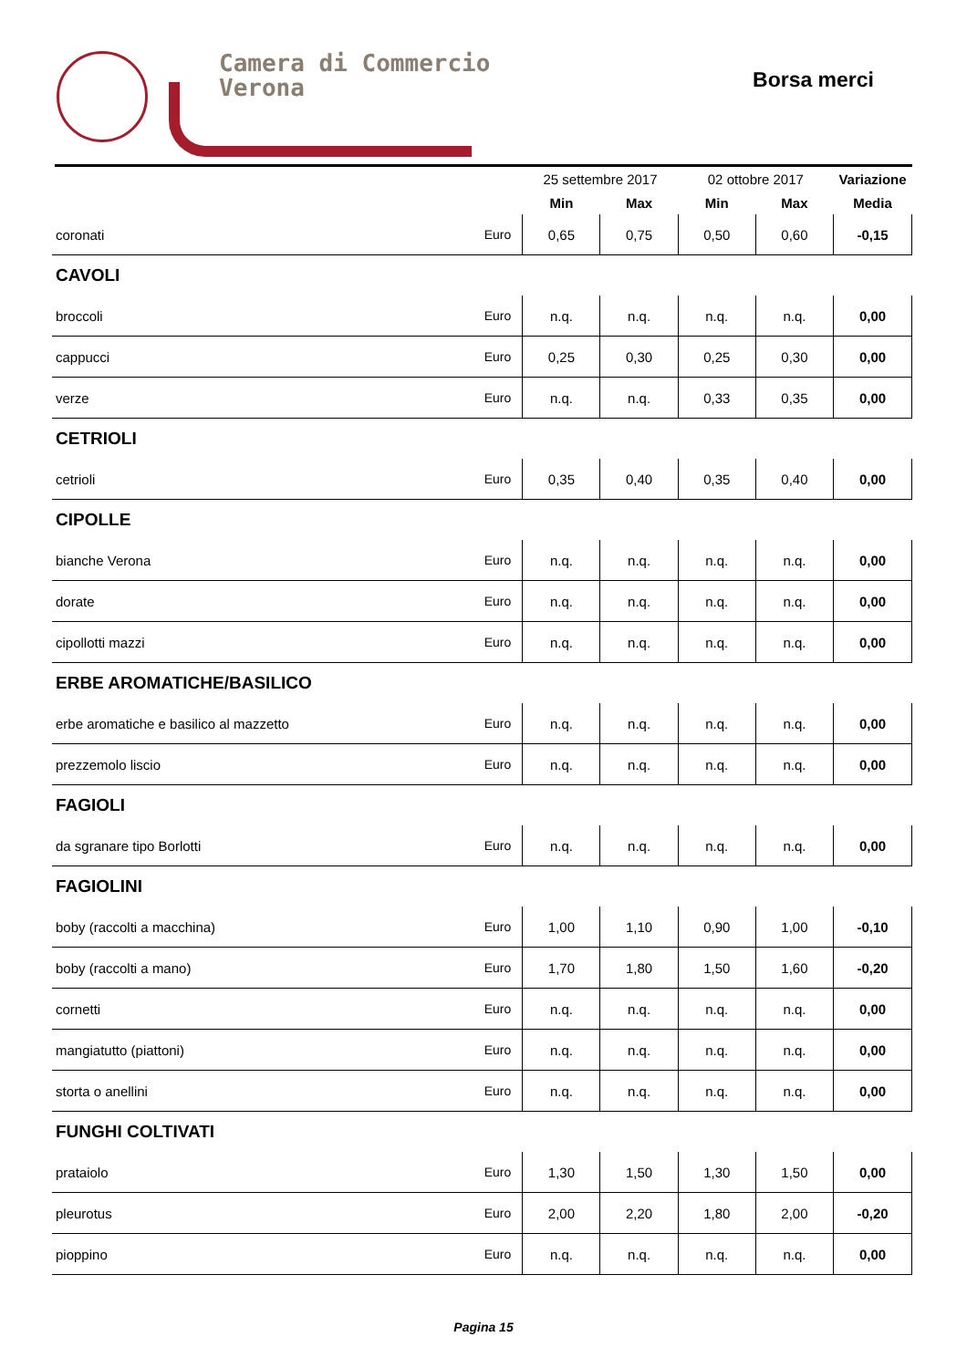Camera di Commercio
Verona
Borsa merci
| | | 25 settembre 2017 | | 02 ottobre 2017 | | Variazione |
| --- | --- | --- | --- | --- | --- | --- |
| | | Min | Max | Min | Max | Media |
| coronati | Euro | 0,65 | 0,75 | 0,50 | 0,60 | -0,15 |
| CAVOLI | | | | | | |
| broccoli | Euro | n.q. | n.q. | n.q. | n.q. | 0,00 |
| cappucci | Euro | 0,25 | 0,30 | 0,25 | 0,30 | 0,00 |
| verze | Euro | n.q. | n.q. | 0,33 | 0,35 | 0,00 |
| CETRIOLI | | | | | | |
| cetrioli | Euro | 0,35 | 0,40 | 0,35 | 0,40 | 0,00 |
| CIPOLLE | | | | | | |
| bianche Verona | Euro | n.q. | n.q. | n.q. | n.q. | 0,00 |
| dorate | Euro | n.q. | n.q. | n.q. | n.q. | 0,00 |
| cipollotti mazzi | Euro | n.q. | n.q. | n.q. | n.q. | 0,00 |
| ERBE AROMATICHE/BASILICO | | | | | | |
| erbe aromatiche e basilico al mazzetto | Euro | n.q. | n.q. | n.q. | n.q. | 0,00 |
| prezzemolo liscio | Euro | n.q. | n.q. | n.q. | n.q. | 0,00 |
| FAGIOLI | | | | | | |
| da sgranare tipo Borlotti | Euro | n.q. | n.q. | n.q. | n.q. | 0,00 |
| FAGIOLINI | | | | | | |
| boby (raccolti a macchina) | Euro | 1,00 | 1,10 | 0,90 | 1,00 | -0,10 |
| boby (raccolti a mano) | Euro | 1,70 | 1,80 | 1,50 | 1,60 | -0,20 |
| cornetti | Euro | n.q. | n.q. | n.q. | n.q. | 0,00 |
| mangiatutto (piattoni) | Euro | n.q. | n.q. | n.q. | n.q. | 0,00 |
| storta o anellini | Euro | n.q. | n.q. | n.q. | n.q. | 0,00 |
| FUNGHI COLTIVATI | | | | | | |
| prataiolo | Euro | 1,30 | 1,50 | 1,30 | 1,50 | 0,00 |
| pleurotus | Euro | 2,00 | 2,20 | 1,80 | 2,00 | -0,20 |
| pioppino | Euro | n.q. | n.q. | n.q. | n.q. | 0,00 |
Pagina 15